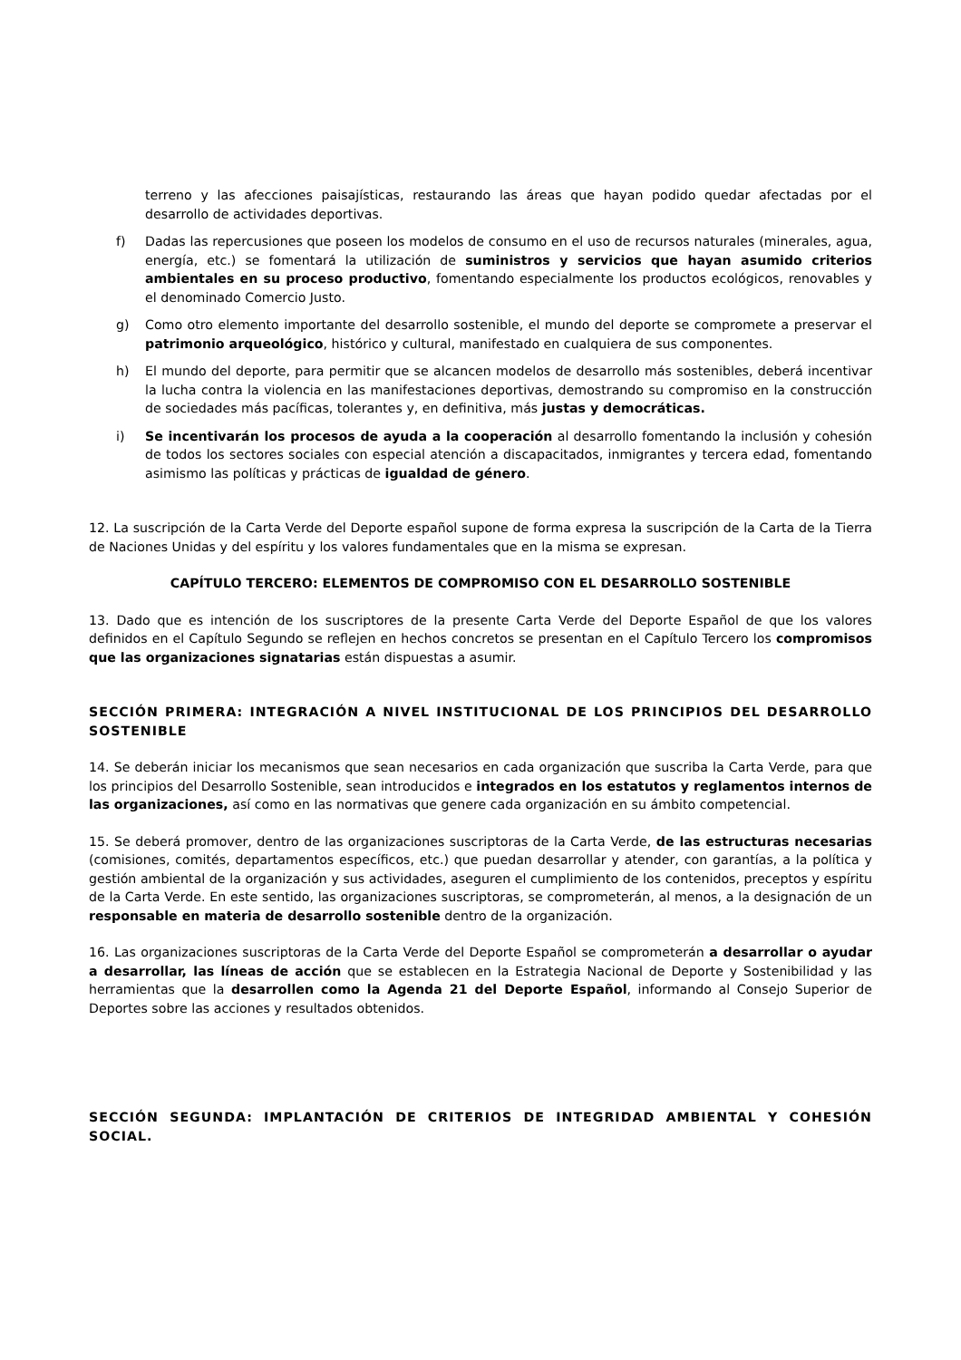terreno y las afecciones paisajísticas, restaurando las áreas que hayan podido quedar afectadas por el desarrollo de actividades deportivas.
f) Dadas las repercusiones que poseen los modelos de consumo en el uso de recursos naturales (minerales, agua, energía, etc.) se fomentará la utilización de suministros y servicios que hayan asumido criterios ambientales en su proceso productivo, fomentando especialmente los productos ecológicos, renovables y el denominado Comercio Justo.
g) Como otro elemento importante del desarrollo sostenible, el mundo del deporte se compromete a preservar el patrimonio arqueológico, histórico y cultural, manifestado en cualquiera de sus componentes.
h) El mundo del deporte, para permitir que se alcancen modelos de desarrollo más sostenibles, deberá incentivar la lucha contra la violencia en las manifestaciones deportivas, demostrando su compromiso en la construcción de sociedades más pacíficas, tolerantes y, en definitiva, más justas y democráticas.
i) Se incentivarán los procesos de ayuda a la cooperación al desarrollo fomentando la inclusión y cohesión de todos los sectores sociales con especial atención a discapacitados, inmigrantes y tercera edad, fomentando asimismo las políticas y prácticas de igualdad de género.
12. La suscripción de la Carta Verde del Deporte español supone de forma expresa la suscripción de la Carta de la Tierra de Naciones Unidas y del espíritu y los valores fundamentales que en la misma se expresan.
CAPÍTULO TERCERO: ELEMENTOS DE COMPROMISO CON EL DESARROLLO SOSTENIBLE
13. Dado que es intención de los suscriptores de la presente Carta Verde del Deporte Español de que los valores definidos en el Capítulo Segundo se reflejen en hechos concretos se presentan en el Capítulo Tercero los compromisos que las organizaciones signatarias están dispuestas a asumir.
SECCIÓN PRIMERA: INTEGRACIÓN A NIVEL INSTITUCIONAL DE LOS PRINCIPIOS DEL DESARROLLO SOSTENIBLE
14. Se deberán iniciar los mecanismos que sean necesarios en cada organización que suscriba la Carta Verde, para que los principios del Desarrollo Sostenible, sean introducidos e integrados en los estatutos y reglamentos internos de las organizaciones, así como en las normativas que genere cada organización en su ámbito competencial.
15. Se deberá promover, dentro de las organizaciones suscriptoras de la Carta Verde, de las estructuras necesarias (comisiones, comités, departamentos específicos, etc.) que puedan desarrollar y atender, con garantías, a la política y gestión ambiental de la organización y sus actividades, aseguren el cumplimiento de los contenidos, preceptos y espíritu de la Carta Verde. En este sentido, las organizaciones suscriptoras, se comprometerán, al menos, a la designación de un responsable en materia de desarrollo sostenible dentro de la organización.
16. Las organizaciones suscriptoras de la Carta Verde del Deporte Español se comprometerán a desarrollar o ayudar a desarrollar, las líneas de acción que se establecen en la Estrategia Nacional de Deporte y Sostenibilidad y las herramientas que la desarrollen como la Agenda 21 del Deporte Español, informando al Consejo Superior de Deportes sobre las acciones y resultados obtenidos.
SECCIÓN SEGUNDA: IMPLANTACIÓN DE CRITERIOS DE INTEGRIDAD AMBIENTAL Y COHESIÓN SOCIAL.